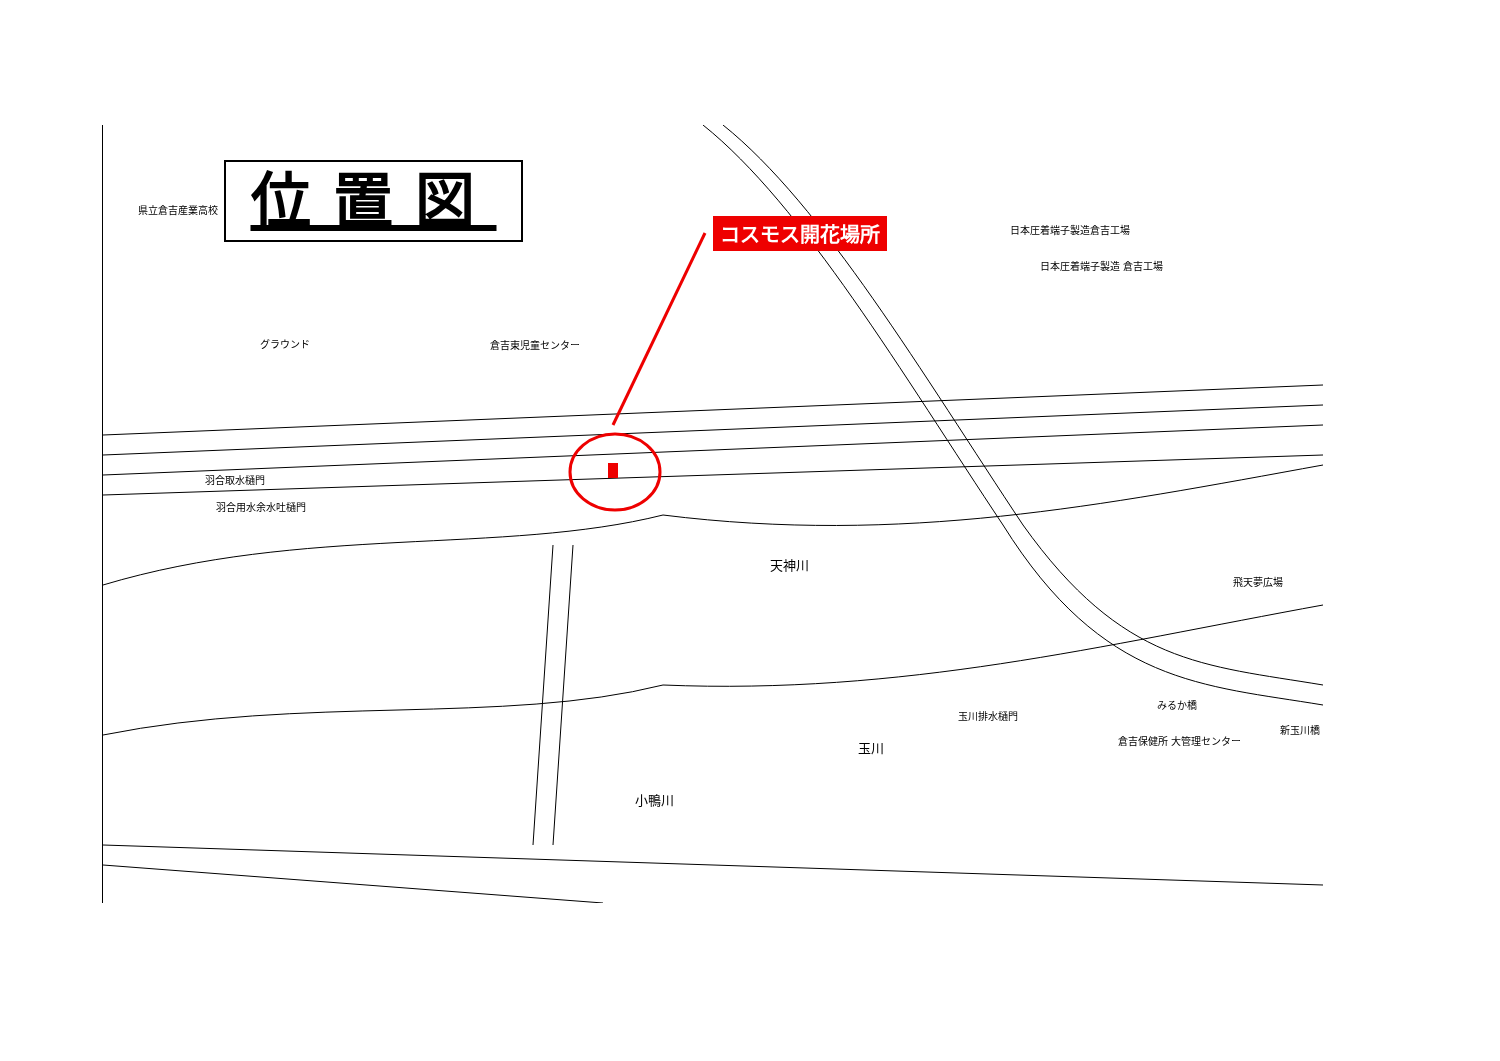位置図 コスモス開花場所
県立倉吉産業高校
グラウンド 倉吉東児童センター
日本圧着端子製造倉吉工場
日本圧着端子製造 倉吉工場
羽合取水樋門
羽合用水余水吐樋門
天神川
飛天夢広場
玉川排水樋門
みるか橋
新玉川橋
倉吉保健所 大管理センター
玉川
小鴨川